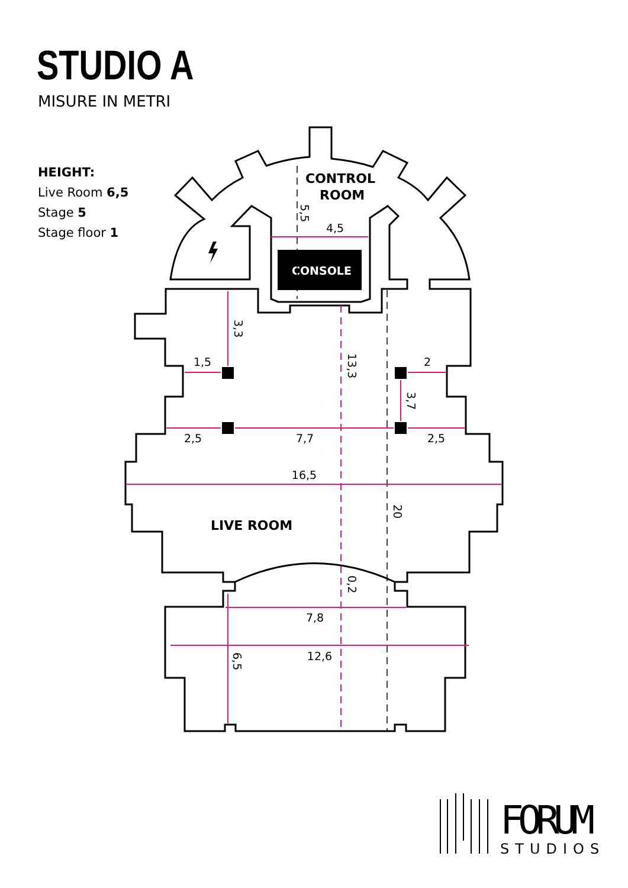STUDIO A
MISURE IN METRI
HEIGHT:
Live Room 6,5
Stage 5
Stage floor 1
CONSOLE
4,5
1,5
2
2,5
7,7
2,5
16,5
7,8
12,6
5,5
3,3
13,3
3,7
20
0,2
6,5
CONTROL
ROOM
LIVE ROOM
FORUM
STUDIOS